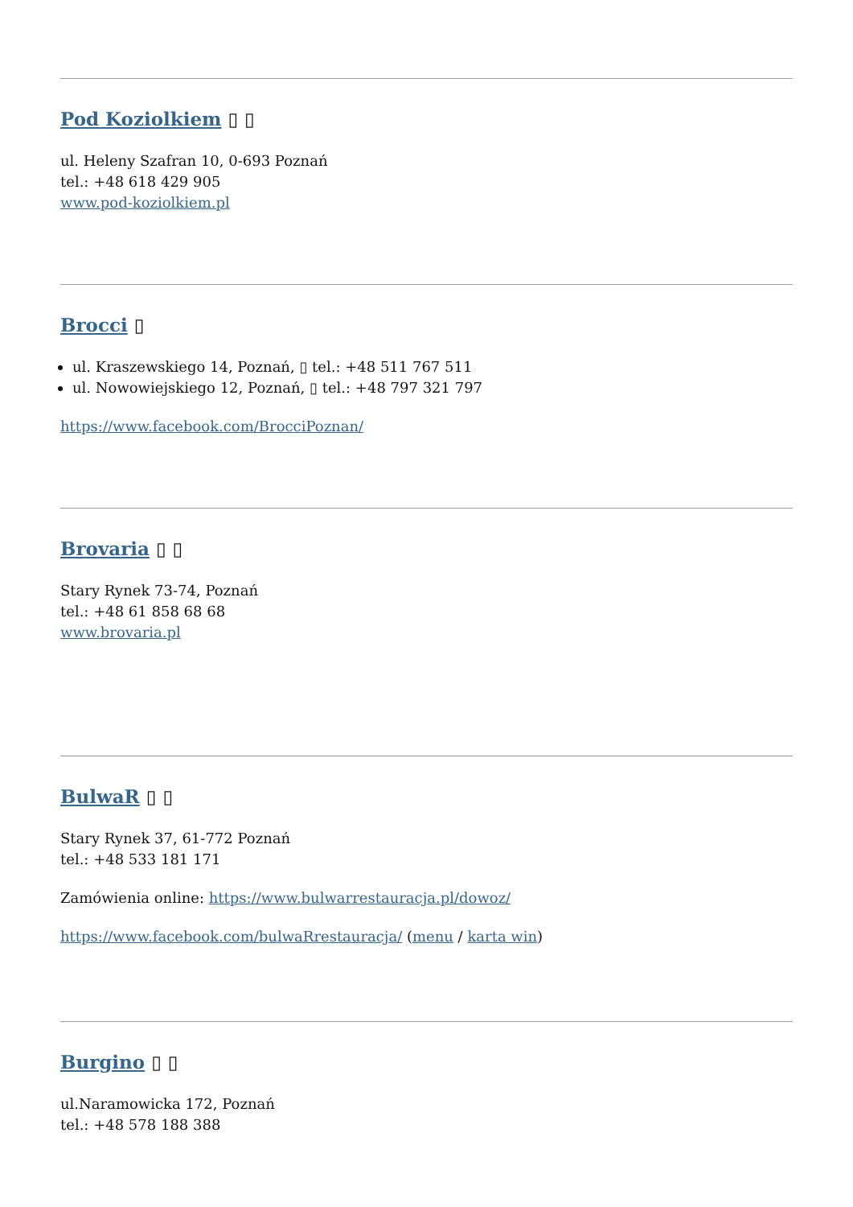Pod Koziolkiem ▯ ▯
ul. Heleny Szafran 10, 0-693 Poznań
tel.: +48 618 429 905
www.pod-koziolkiem.pl
Brocci ▯
ul. Kraszewskiego 14, Poznań, ▯ tel.: +48 511 767 511
ul. Nowowiejskiego 12, Poznań, ▯ tel.: +48 797 321 797
https://www.facebook.com/BrocciPoznan/
Brovaria ▯ ▯
Stary Rynek 73-74, Poznań
tel.: +48 61 858 68 68
www.brovaria.pl
BulwaR ▯ ▯
Stary Rynek 37, 61-772 Poznań
tel.: +48 533 181 171
Zamówienia online: https://www.bulwarrestauracja.pl/dowoz/
https://www.facebook.com/bulwaRrestauracja/ (menu / karta win)
Burgino ▯ ▯
ul.Naramowicka 172, Poznań
tel.: +48 578 188 388